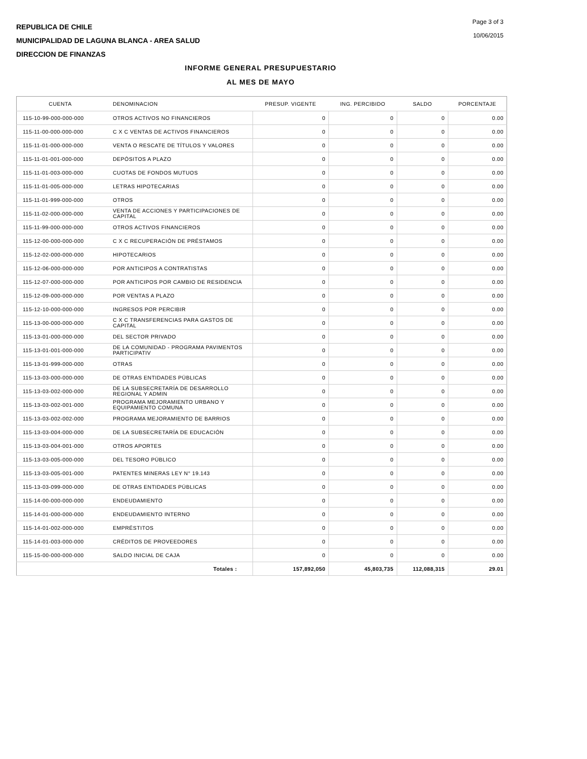REPUBLICA DE CHILE
MUNICIPALIDAD DE LAGUNA BLANCA - AREA SALUD
DIRECCION DE FINANZAS
Page 3 of 3
10/06/2015
INFORME GENERAL PRESUPUESTARIO
AL MES DE MAYO
| CUENTA | DENOMINACION | PRESUP. VIGENTE | ING. PERCIBIDO | SALDO | PORCENTAJE |
| --- | --- | --- | --- | --- | --- |
| 115-10-99-000-000-000 | OTROS ACTIVOS NO FINANCIEROS | 0 | 0 | 0 | 0.00 |
| 115-11-00-000-000-000 | C X C VENTAS DE ACTIVOS FINANCIEROS | 0 | 0 | 0 | 0.00 |
| 115-11-01-000-000-000 | VENTA O RESCATE DE TÍTULOS Y VALORES | 0 | 0 | 0 | 0.00 |
| 115-11-01-001-000-000 | DEPÓSITOS A PLAZO | 0 | 0 | 0 | 0.00 |
| 115-11-01-003-000-000 | CUOTAS DE FONDOS MUTUOS | 0 | 0 | 0 | 0.00 |
| 115-11-01-005-000-000 | LETRAS HIPOTECARIAS | 0 | 0 | 0 | 0.00 |
| 115-11-01-999-000-000 | OTROS | 0 | 0 | 0 | 0.00 |
| 115-11-02-000-000-000 | VENTA DE ACCIONES Y PARTICIPACIONES DE CAPITAL | 0 | 0 | 0 | 0.00 |
| 115-11-99-000-000-000 | OTROS ACTIVOS FINANCIEROS | 0 | 0 | 0 | 0.00 |
| 115-12-00-000-000-000 | C X C RECUPERACIÓN DE PRÉSTAMOS | 0 | 0 | 0 | 0.00 |
| 115-12-02-000-000-000 | HIPOTECARIOS | 0 | 0 | 0 | 0.00 |
| 115-12-06-000-000-000 | POR ANTICIPOS A CONTRATISTAS | 0 | 0 | 0 | 0.00 |
| 115-12-07-000-000-000 | POR ANTICIPOS POR CAMBIO DE RESIDENCIA | 0 | 0 | 0 | 0.00 |
| 115-12-09-000-000-000 | POR VENTAS A PLAZO | 0 | 0 | 0 | 0.00 |
| 115-12-10-000-000-000 | INGRESOS POR PERCIBIR | 0 | 0 | 0 | 0.00 |
| 115-13-00-000-000-000 | C X C TRANSFERENCIAS PARA GASTOS DE CAPITAL | 0 | 0 | 0 | 0.00 |
| 115-13-01-000-000-000 | DEL SECTOR PRIVADO | 0 | 0 | 0 | 0.00 |
| 115-13-01-001-000-000 | DE LA COMUNIDAD - PROGRAMA PAVIMENTOS PARTICIPATIV | 0 | 0 | 0 | 0.00 |
| 115-13-01-999-000-000 | OTRAS | 0 | 0 | 0 | 0.00 |
| 115-13-03-000-000-000 | DE OTRAS ENTIDADES PÚBLICAS | 0 | 0 | 0 | 0.00 |
| 115-13-03-002-000-000 | DE LA SUBSECRETARÍA DE DESARROLLO REGIONAL Y ADMIN | 0 | 0 | 0 | 0.00 |
| 115-13-03-002-001-000 | PROGRAMA MEJORAMIENTO URBANO Y EQUIPAMIENTO COMUNA | 0 | 0 | 0 | 0.00 |
| 115-13-03-002-002-000 | PROGRAMA MEJORAMIENTO DE BARRIOS | 0 | 0 | 0 | 0.00 |
| 115-13-03-004-000-000 | DE LA SUBSECRETARÍA DE EDUCACIÓN | 0 | 0 | 0 | 0.00 |
| 115-13-03-004-001-000 | OTROS APORTES | 0 | 0 | 0 | 0.00 |
| 115-13-03-005-000-000 | DEL TESORO PÚBLICO | 0 | 0 | 0 | 0.00 |
| 115-13-03-005-001-000 | PATENTES MINERAS LEY N° 19.143 | 0 | 0 | 0 | 0.00 |
| 115-13-03-099-000-000 | DE OTRAS ENTIDADES PÚBLICAS | 0 | 0 | 0 | 0.00 |
| 115-14-00-000-000-000 | ENDEUDAMIENTO | 0 | 0 | 0 | 0.00 |
| 115-14-01-000-000-000 | ENDEUDAMIENTO INTERNO | 0 | 0 | 0 | 0.00 |
| 115-14-01-002-000-000 | EMPRÉSTITOS | 0 | 0 | 0 | 0.00 |
| 115-14-01-003-000-000 | CRÉDITOS DE PROVEEDORES | 0 | 0 | 0 | 0.00 |
| 115-15-00-000-000-000 | SALDO INICIAL DE CAJA | 0 | 0 | 0 | 0.00 |
| | Totales : | 157,892,050 | 45,803,735 | 112,088,315 | 29.01 |